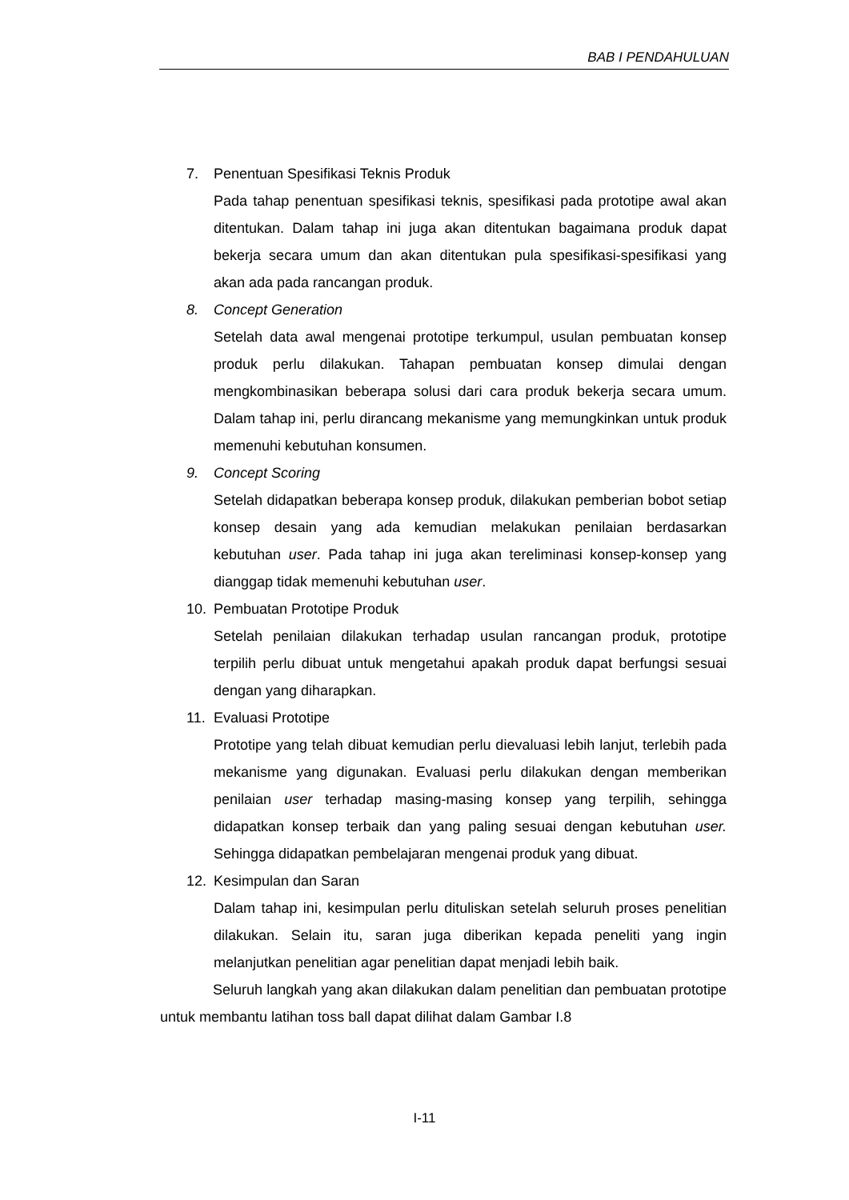BAB I PENDAHULUAN
7. Penentuan Spesifikasi Teknis Produk
Pada tahap penentuan spesifikasi teknis, spesifikasi pada prototipe awal akan ditentukan. Dalam tahap ini juga akan ditentukan bagaimana produk dapat bekerja secara umum dan akan ditentukan pula spesifikasi-spesifikasi yang akan ada pada rancangan produk.
8. Concept Generation
Setelah data awal mengenai prototipe terkumpul, usulan pembuatan konsep produk perlu dilakukan. Tahapan pembuatan konsep dimulai dengan mengkombinasikan beberapa solusi dari cara produk bekerja secara umum. Dalam tahap ini, perlu dirancang mekanisme yang memungkinkan untuk produk memenuhi kebutuhan konsumen.
9. Concept Scoring
Setelah didapatkan beberapa konsep produk, dilakukan pemberian bobot setiap konsep desain yang ada kemudian melakukan penilaian berdasarkan kebutuhan user. Pada tahap ini juga akan tereliminasi konsep-konsep yang dianggap tidak memenuhi kebutuhan user.
10. Pembuatan Prototipe Produk
Setelah penilaian dilakukan terhadap usulan rancangan produk, prototipe terpilih perlu dibuat untuk mengetahui apakah produk dapat berfungsi sesuai dengan yang diharapkan.
11. Evaluasi Prototipe
Prototipe yang telah dibuat kemudian perlu dievaluasi lebih lanjut, terlebih pada mekanisme yang digunakan. Evaluasi perlu dilakukan dengan memberikan penilaian user terhadap masing-masing konsep yang terpilih, sehingga didapatkan konsep terbaik dan yang paling sesuai dengan kebutuhan user. Sehingga didapatkan pembelajaran mengenai produk yang dibuat.
12. Kesimpulan dan Saran
Dalam tahap ini, kesimpulan perlu dituliskan setelah seluruh proses penelitian dilakukan. Selain itu, saran juga diberikan kepada peneliti yang ingin melanjutkan penelitian agar penelitian dapat menjadi lebih baik.
Seluruh langkah yang akan dilakukan dalam penelitian dan pembuatan prototipe untuk membantu latihan toss ball dapat dilihat dalam Gambar I.8
I-11